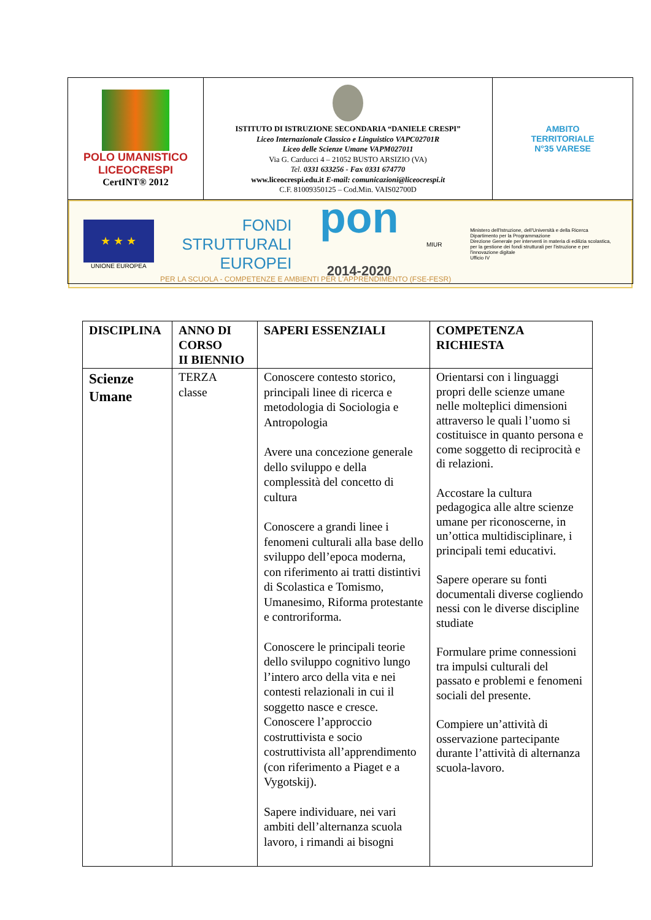| POLO UMANISTICO LICEOCRESPI CertINT® 2012 | ISTITUTO DI ISTRUZIONE SECONDARIA “DANIELE CRESPI” Liceo Internazionale Classico e Linguistico VAPC02701R Liceo delle Scienze Umane VAPM027011 Via G. Carducci 4 – 21052 BUSTO ARSIZIO (VA) Tel. 0331 633256 - Fax 0331 674770 www.liceocrespi.edu.it E-mail: comunicazioni@liceocrespi.it C.F. 81009350125 – Cod.Min. VAIS02700D | AMBITO TERRITORIALE N°35 VARESE |
| ★ ★ ★ UNIONE EUROPEA FONDI STRUTTURALI EUROPEI pon 2014-2020 MIUR Ministero dell'Istruzione, dell'Università e della Ricerca Dipartimento per la Programmazione Direzione Generale per interventi in materia di edilizia scolastica, per la gestione dei fondi strutturali per l'istruzione e per l'innovazione digitale Ufficio IV PER LA SCUOLA - COMPETENZE E AMBIENTI PER L'APPRENDIMENTO (FSE-FESR) | | |
| DISCIPLINA | ANNO DI CORSO II BIENNIO | SAPERI ESSENZIALI | COMPETENZA RICHIESTA |
| --- | --- | --- | --- |
| Scienze Umane | TERZA classe | Conoscere contesto storico, principali linee di ricerca e metodologia di Sociologia e Antropologia Avere una concezione generale dello sviluppo e della complessità del concetto di cultura Conoscere a grandi linee i fenomeni culturali alla base dello sviluppo dell’epoca moderna, con riferimento ai tratti distintivi di Scolastica e Tomismo, Umanesimo, Riforma protestante e controriforma. Conoscere le principali teorie dello sviluppo cognitivo lungo l’intero arco della vita e nei contesti relazionali in cui il soggetto nasce e cresce. Conoscere l’approccio costruttivista e socio costruttivista all’apprendimento (con riferimento a Piaget e a Vygotskij). Sapere individuare, nei vari ambiti dell’alternanza scuola lavoro, i rimandi ai bisogni | Orientarsi con i linguaggi propri delle scienze umane nelle molteplici dimensioni attraverso le quali l’uomo si costituisce in quanto persona e come soggetto di reciprocità e di relazioni. Accostare la cultura pedagogica alle altre scienze umane per riconoscerne, in un’ottica multidisciplinare, i principali temi educativi. Sapere operare su fonti documentali diverse cogliendo nessi con le diverse discipline studiate Formulare prime connessioni tra impulsi culturali del passato e problemi e fenomeni sociali del presente. Compiere un’attività di osservazione partecipante durante l’attività di alternanza scuola-lavoro. |